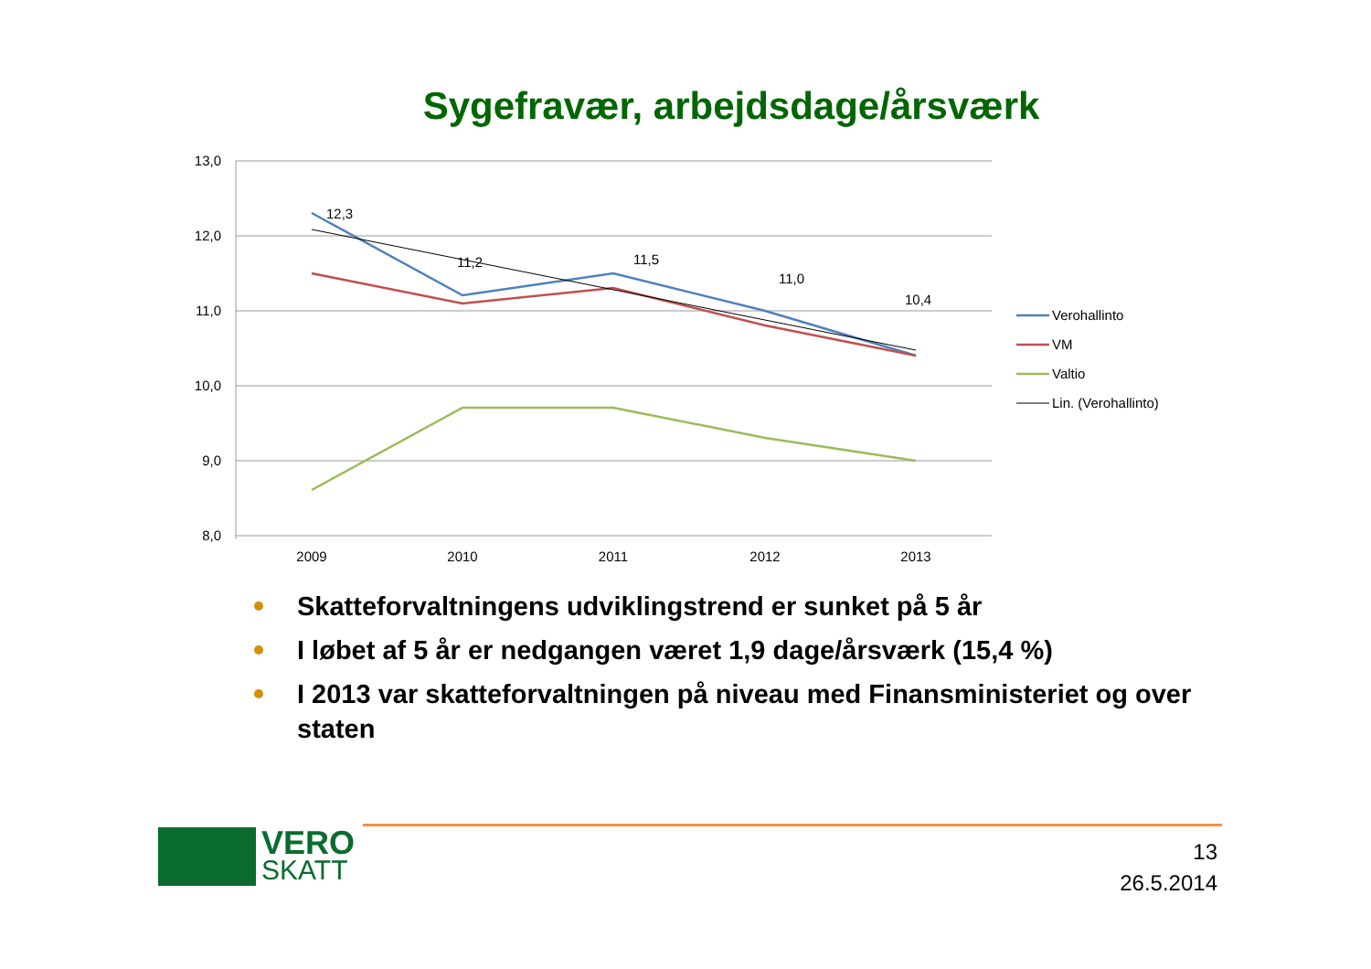Sygefravær, arbejdsdage/årsværk
13,0
12,0
11,0
10,0
9,0
8,0
2009
2010
2011
2012
2013
12,3
11,2
11,5
11,0
10,4
Verohallinto
VM
Valtio
Lin. (Verohallinto)
Skatteforvaltningens udviklingstrend er sunket på 5 år
I løbet af 5 år er nedgangen været 1,9 dage/årsværk (15,4 %)
I 2013 var skatteforvaltningen på niveau med Finansministeriet og over staten
VERO
SKATT
13
26.5.2014